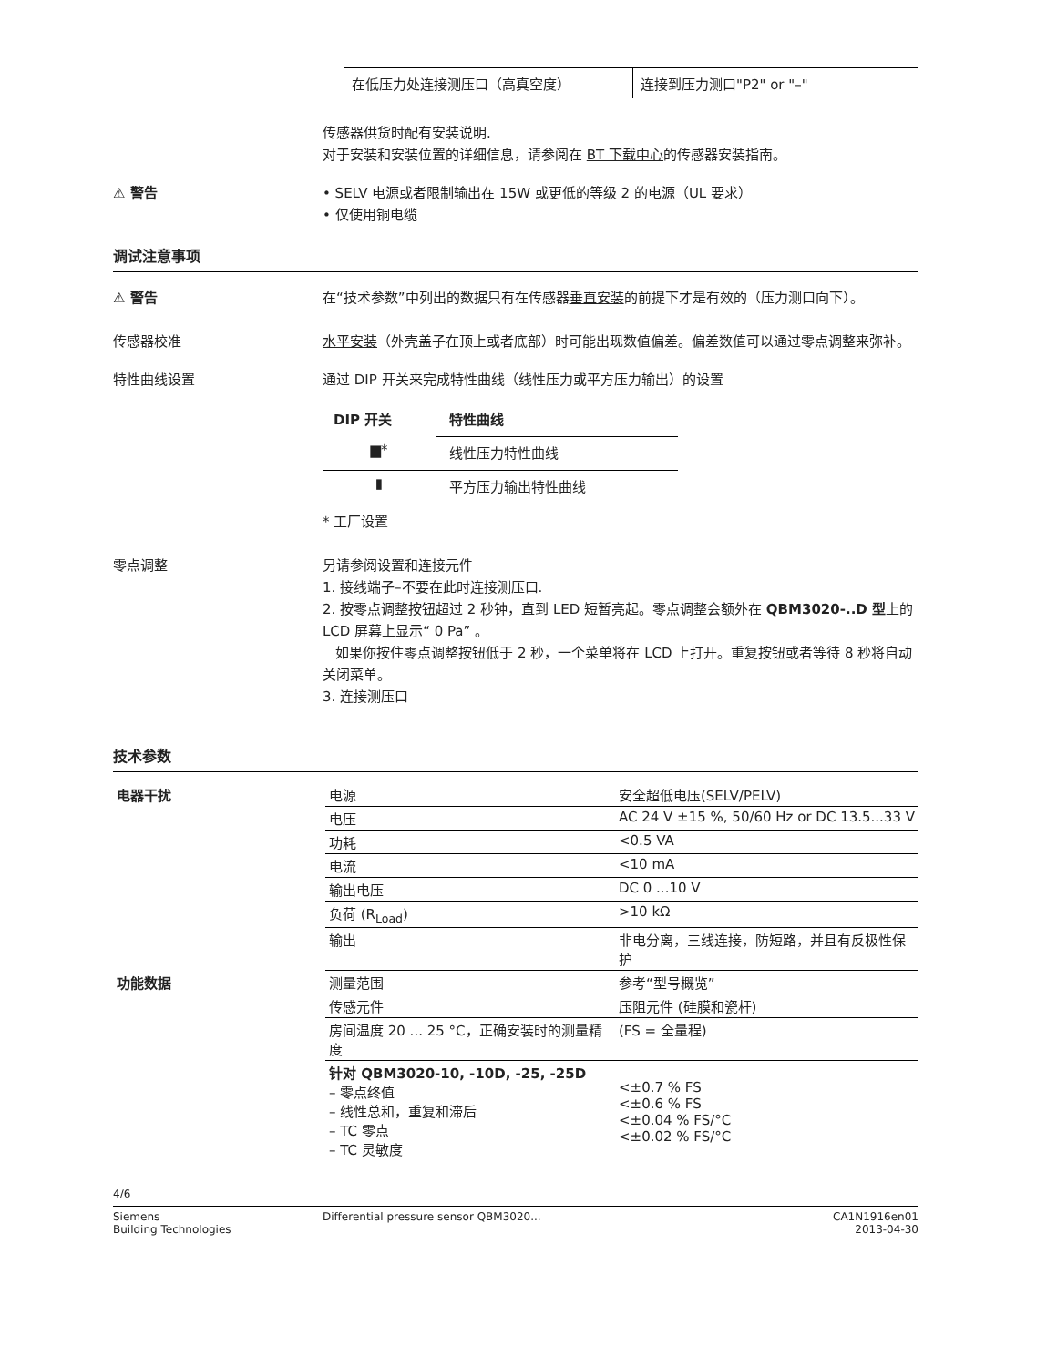| 在低压力处连接测压口（高真空度） | 连接到压力测口"P2" or "–" |
传感器供货时配有安装说明.
对于安装和安装位置的详细信息，请参阅在 BT 下载中心的传感器安装指南。
⚠ 警告
• SELV 电源或者限制输出在 15W 或更低的等级 2 的电源（UL 要求）
• 仅使用铜电缆
调试注意事项
⚠ 警告
在“技术参数”中列出的数据只有在传感器垂直安装的前提下才是有效的（压力测口向下）。
传感器校准
水平安装（外壳盖子在顶上或者底部）时可能出现数值偏差。偏差数值可以通过零点调整来弥补。
特性曲线设置
通过 DIP 开关来完成特性曲线（线性压力或平方压力输出）的设置
| DIP 开关 | 特性曲线 |
| --- | --- |
| ▆* | 线性压力特性曲线 |
| ▮ | 平方压力输出特性曲线 |
* 工厂设置
零点调整
另请参阅设置和连接元件
1. 接线端子–不要在此时连接测压口.
2. 按零点调整按钮超过 2 秒钟，直到 LED 短暂亮起。零点调整会额外在 QBM3020-..D 型上的 LCD 屏幕上显示“ 0 Pa” 。
如果你按住零点调整按钮低于 2 秒，一个菜单将在 LCD 上打开。重复按钮或者等待 8 秒将自动关闭菜单。
3. 连接测压口
技术参数
| 电器干扰 | 电源 | 安全超低电压(SELV/PELV) |
| | 电压 | AC 24 V ±15 %, 50/60 Hz or DC 13.5...33 V |
| | 功耗 | <0.5 VA |
| | 电流 | <10 mA |
| | 输出电压 | DC 0 ...10 V |
| | 负荷 (R<sub>Load</sub>) | >10 kΩ |
| | 输出 | 非电分离，三线连接，防短路，并且有反极性保护 |
| 功能数据 | 测量范围 | 参考“型号概览” |
| | 传感元件 | 压阻元件 (硅膜和瓷杆) |
| | 房间温度 20 ... 25 °C，正确安装时的测量精度 | (FS = 全量程) |
| | 针对 QBM3020-10, -10D, -25, -25D – 零点终值 – 线性总和，重复和滞后 – TC 零点 – TC 灵敏度 | <±0.7 % FS <±0.6 % FS <±0.04 % FS/°C <±0.02 % FS/°C |
4/6
Siemens
Building Technologies
Differential pressure sensor QBM3020...
CA1N1916en01
2013-04-30